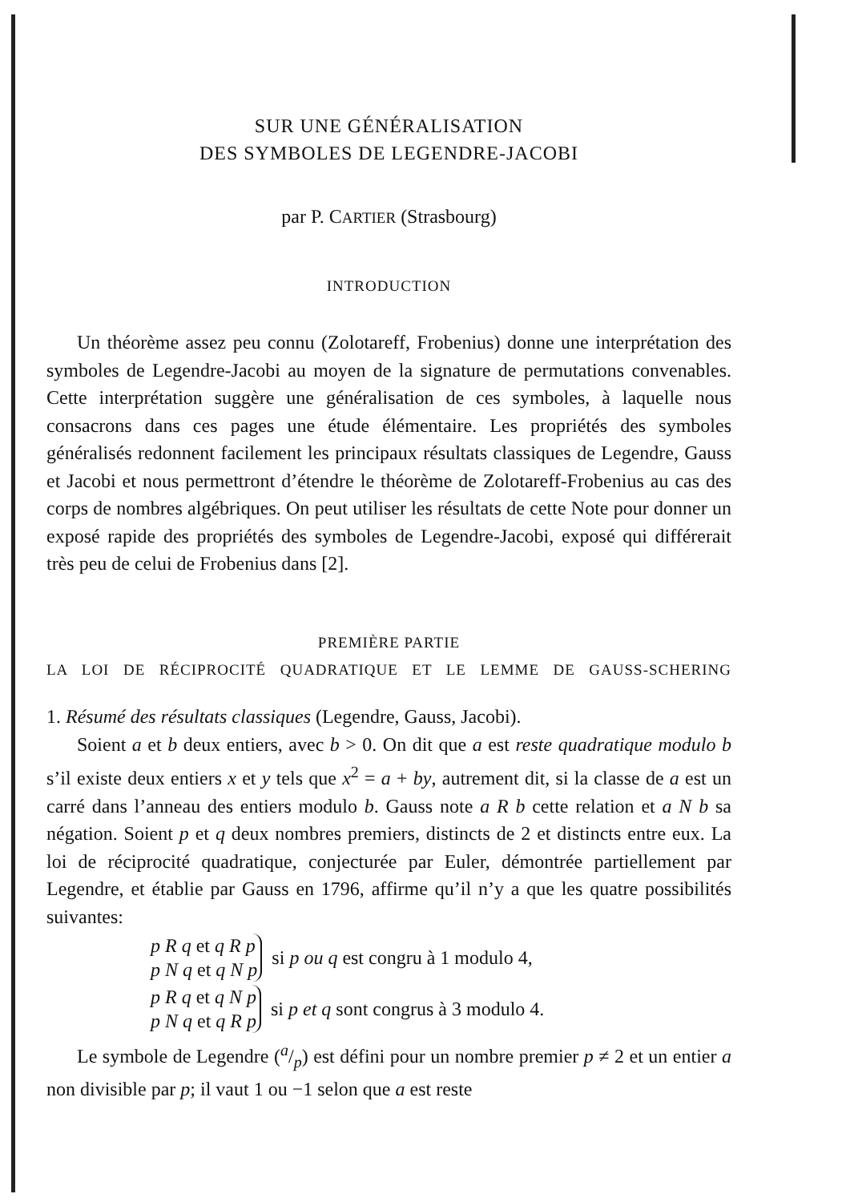SUR UNE GÉNÉRALISATION
DES SYMBOLES DE LEGENDRE-JACOBI
par P. CARTIER (Strasbourg)
INTRODUCTION
Un théorème assez peu connu (Zolotareff, Frobenius) donne une interprétation des symboles de Legendre-Jacobi au moyen de la signature de permutations convenables. Cette interprétation suggère une généralisation de ces symboles, à laquelle nous consacrons dans ces pages une étude élémentaire. Les propriétés des symboles généralisés redonnent facilement les principaux résultats classiques de Legendre, Gauss et Jacobi et nous permettront d’étendre le théorème de Zolotareff-Frobenius au cas des corps de nombres algébriques. On peut utiliser les résultats de cette Note pour donner un exposé rapide des propriétés des symboles de Legendre-Jacobi, exposé qui différerait très peu de celui de Frobenius dans [2].
PREMIÈRE PARTIE
LA LOI DE RÉCIPROCITÉ QUADRATIQUE ET LE LEMME DE GAUSS-SCHERING
1. Résumé des résultats classiques (Legendre, Gauss, Jacobi).
Soient a et b deux entiers, avec b > 0. On dit que a est reste quadratique modulo b s’il existe deux entiers x et y tels que x<sup>2</sup> = a + by, autrement dit, si la classe de a est un carré dans l’anneau des entiers modulo b. Gauss note a R b cette relation et a N b sa négation. Soient p et q deux nombres premiers, distincts de 2 et distincts entre eux. La loi de réciprocité quadratique, conjecturée par Euler, démontrée partiellement par Legendre, et établie par Gauss en 1796, affirme qu’il n’y a que les quatre possibilités suivantes:
p R q et q R p
p N q et q N p
si p ou q est congru à 1 modulo 4,
p R q et q N p
p N q et q R p
si p et q sont congrus à 3 modulo 4.
Le symbole de Legendre (a/p) est défini pour un nombre premier p ≠ 2 et un entier a non divisible par p; il vaut 1 ou −1 selon que a est reste